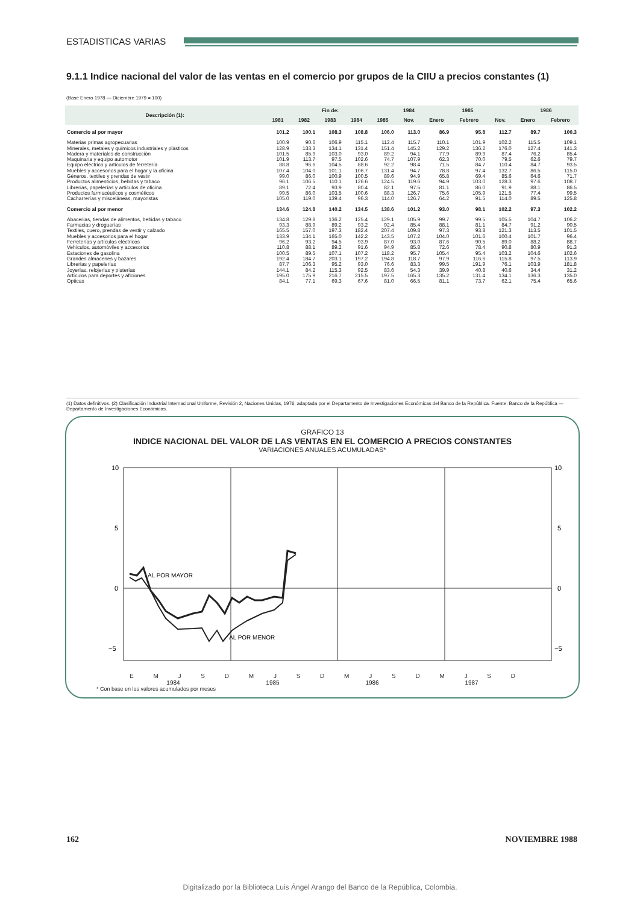ESTADISTICAS VARIAS
9.1.1 Indice nacional del valor de las ventas en el comercio por grupos de la CIIU a precios constantes (1)
(Base Enero 1978 — Diciembre 1979 = 100)
| Descripción (1): | Fin de: | | | | | 1984 | 1985 | | | 1986 | |
| --- | --- | --- | --- | --- | --- | --- | --- | --- | --- | --- | --- |
| | 1981 | 1982 | 1983 | 1984 | 1985 | Nov. | Enero | Febrero | Nov. | Enero | Febrero |
| Comercio al por mayor | 101.2 | 100.1 | 108.3 | 108.8 | 106.0 | 113.0 | 86.9 | 95.8 | 112.7 | 89.7 | 100.3 |
| Materias primas agropecuarias | 100.9 | 90.6 | 106.9 | 115.1 | 112.4 | 115.7 | 110.1 | 101.9 | 102.2 | 115.5 | 109.1 |
| Minerales, metales y químicos industriales y plásticos | 128.9 | 133.3 | 134.1 | 131.4 | 151.4 | 145.2 | 129.2 | 136.2 | 176.0 | 127.4 | 141.3 |
| Madera y materiales de construcción | 101.5 | 85.9 | 103.0 | 93.0 | 89.2 | 94.1 | 77.9 | 89.9 | 87.4 | 76.2 | 85.4 |
| Maquinaria y equipo automotor | 101.9 | 113.7 | 97.5 | 102.6 | 74.7 | 107.9 | 62.3 | 70.0 | 79.5 | 62.6 | 79.7 |
| Equipo eléctrico y artículos de ferretería | 88.8 | 96.6 | 104.5 | 88.6 | 92.2 | 98.4 | 71.5 | 84.7 | 110.4 | 84.7 | 93.5 |
| Muebles y accesorios para el hogar y la oficina | 107.4 | 104.0 | 101.1 | 106.7 | 131.4 | 94.7 | 78.8 | 97.4 | 132.7 | 86.5 | 115.0 |
| Géneros, textiles y prendas de vestir | 99.0 | 86.0 | 100.9 | 100.5 | 89.6 | 94.9 | 65.8 | 69.4 | 85.6 | 64.6 | 71.7 |
| Productos alimenticios, bebidas y tabaco | 96.1 | 106.5 | 110.1 | 126.6 | 124.5 | 119.6 | 94.9 | 103.0 | 128.3 | 97.6 | 108.7 |
| Librerías, papelerías y artículos de oficina | 89.1 | 72.4 | 93.9 | 80.4 | 82.1 | 97.5 | 81.1 | 86.0 | 91.9 | 88.1 | 86.5 |
| Productos farmacéuticos y cosméticos | 99.5 | 86.0 | 103.5 | 100.6 | 88.3 | 126.7 | 75.6 | 105.9 | 121.5 | 77.4 | 99.5 |
| Cacharrerías y misceláneas, mayoristas | 105.0 | 119.0 | 139.4 | 96.3 | 114.0 | 126.7 | 64.2 | 91.5 | 114.0 | 89.5 | 125.8 |
| Comercio al por menor | 134.6 | 124.8 | 140.2 | 134.5 | 138.6 | 101.2 | 93.0 | 98.1 | 102.2 | 97.3 | 102.2 |
| Abacerías, tiendas de alimentos, bebidas y tabaco | 134.8 | 129.8 | 136.2 | 125.4 | 129.1 | 105.9 | 99.7 | 99.5 | 105.5 | 104.7 | 106.2 |
| Farmacias y droguerías | 93.3 | 88.9 | 89.2 | 93.2 | 92.4 | 85.4 | 88.1 | 81.1 | 84.7 | 91.2 | 90.5 |
| Textiles, cuero, prendas de vestir y calzado | 165.5 | 157.0 | 197.3 | 182.4 | 207.4 | 109.8 | 97.3 | 93.8 | 121.3 | 113.5 | 101.5 |
| Muebles y accesorios para el hogar | 133.9 | 134.1 | 165.0 | 142.2 | 143.5 | 107.2 | 104.0 | 101.6 | 100.4 | 101.7 | 96.4 |
| Ferreterías y artículos eléctricos | 96.2 | 93.2 | 94.5 | 93.9 | 87.0 | 93.0 | 87.6 | 90.5 | 89.0 | 88.2 | 88.7 |
| Vehículos, automóviles y accesorios | 110.8 | 88.1 | 89.2 | 91.6 | 94.9 | 85.8 | 72.6 | 78.4 | 90.8 | 80.9 | 91.3 |
| Estaciones de gasolina | 100.5 | 89.5 | 107.1 | 107.2 | 118.2 | 95.7 | 105.4 | 95.4 | 103.2 | 104.6 | 102.6 |
| Grandes almacenes y bazares | 192.4 | 184.7 | 203.1 | 197.2 | 194.8 | 118.7 | 97.9 | 116.6 | 115.8 | 97.5 | 113.9 |
| Librerías y papelerías | 87.7 | 106.3 | 95.2 | 93.0 | 76.6 | 83.3 | 99.5 | 191.9 | 76.1 | 103.9 | 181.8 |
| Joyerías, relojerías y platerías | 144.1 | 84.2 | 115.3 | 92.5 | 83.6 | 54.3 | 39.9 | 40.8 | 40.6 | 34.4 | 31.2 |
| Artículos para deportes y aficiones | 195.0 | 175.9 | 216.7 | 215.5 | 197.5 | 165.3 | 135.2 | 131.4 | 134.1 | 136.3 | 135.0 |
| Opticas | 84.1 | 77.1 | 69.3 | 67.6 | 81.0 | 66.5 | 81.1 | 73.7 | 62.1 | 75.4 | 65.6 |
(1) Datos definitivos. (2) Clasificación Industrial Internacional Uniforme, Revisión 2, Naciones Unidas, 1976, adaptada por el Departamento de Investigaciones Económicas del Banco de la República. Fuente: Banco de la República — Departamento de Investigaciones Económicas.
GRAFICO 13
INDICE NACIONAL DEL VALOR DE LAS VENTAS EN EL COMERCIO A PRECIOS CONSTANTES
VARIACIONES ANUALES ACUMULADAS*
AL POR MAYOR
AL POR MENOR
10
5
0
−5
10
5
0
−5
E M J S D M J S D M J S D M J S D
1984 1985 1986 1987
* Con base en los valores acumulados por meses
162 NOVIEMBRE 1988
Digitalizado por la Biblioteca Luis Ángel Arango del Banco de la República, Colombia.